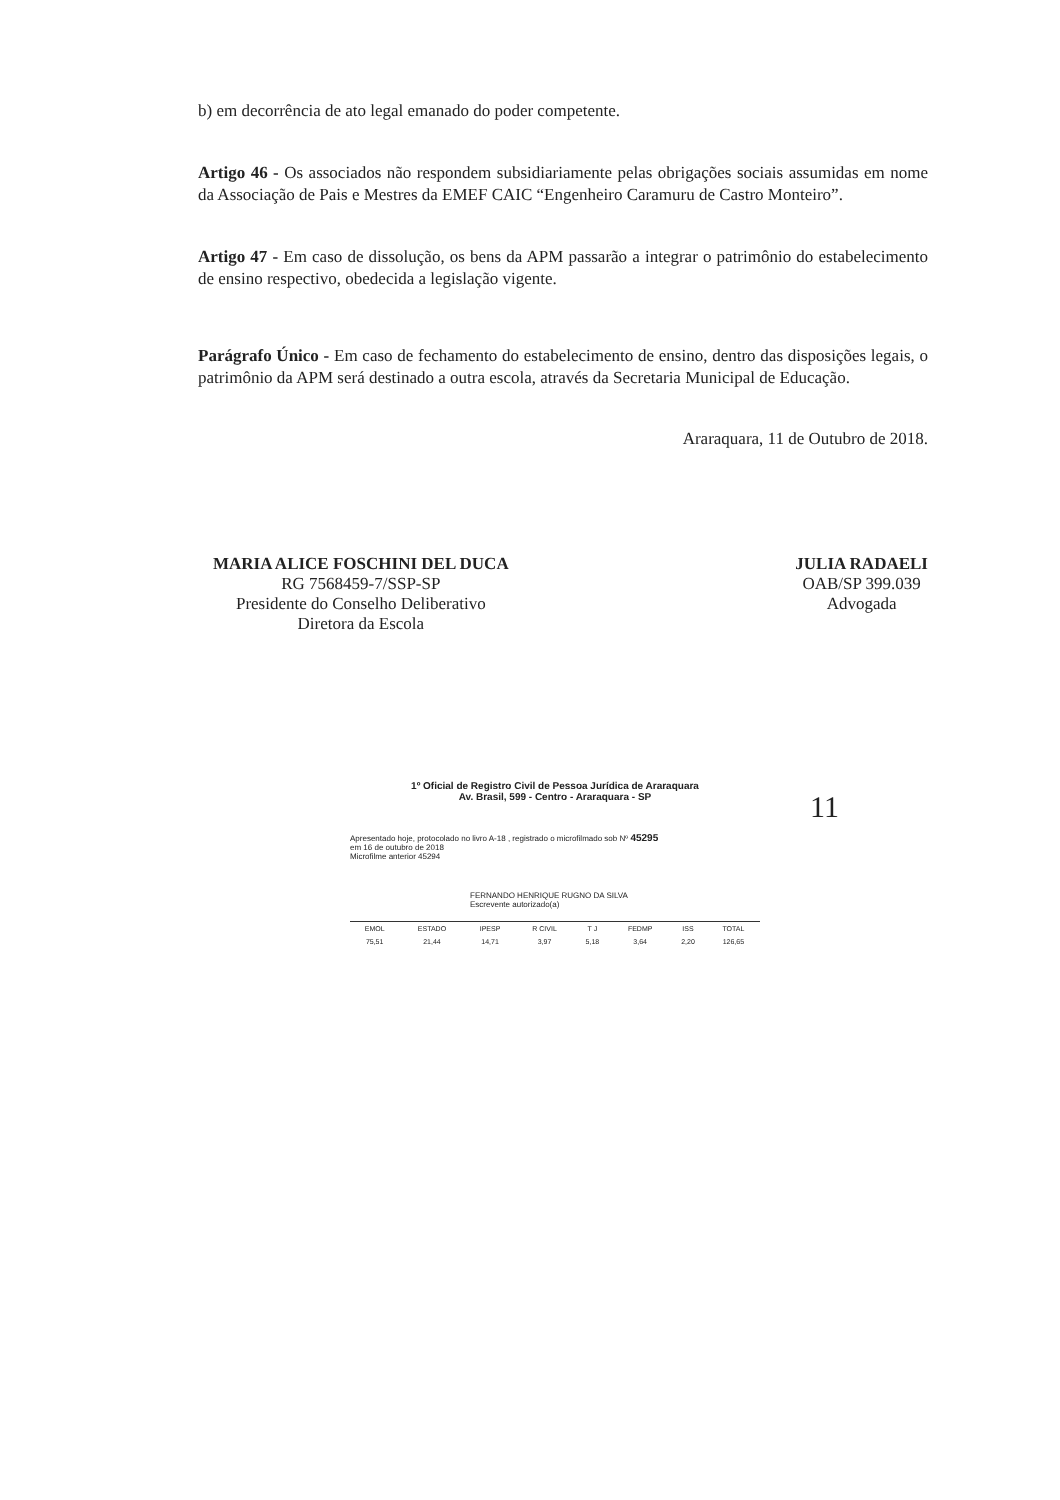b) em decorrência de ato legal emanado do poder competente.
Artigo 46 - Os associados não respondem subsidiariamente pelas obrigações sociais assumidas em nome da Associação de Pais e Mestres da EMEF CAIC “Engenheiro Caramuru de Castro Monteiro”.
Artigo 47 - Em caso de dissolução, os bens da APM passarão a integrar o patrimônio do estabelecimento de ensino respectivo, obedecida a legislação vigente.
Parágrafo Único - Em caso de fechamento do estabelecimento de ensino, dentro das disposições legais, o patrimônio da APM será destinado a outra escola, através da Secretaria Municipal de Educação.
Araraquara, 11 de Outubro de 2018.
MARIA ALICE FOSCHINI DEL DUCA
RG 7568459-7/SSP-SP
Presidente do Conselho Deliberativo
Diretora da Escola
JULIA RADAELI
OAB/SP 399.039
Advogada
1º Oficial de Registro Civil de Pessoa Jurídica de Araraquara
Av. Brasil, 599 - Centro - Araraquara - SP
Apresentado hoje, protocolado no livro A-18 , registrado o microfilmado sob Nº 45295
em 16 de outubro de 2018
Microfilme anterior 45294
FERNANDO HENRIQUE RUGNO DA SILVA
Escrevente autorizado(a)
| EMOL | ESTADO | IPESP | R CIVIL | T J | FEDMP | ISS | TOTAL |
| 75,51 | 21,44 | 14,71 | 3,97 | 5,18 | 3,64 | 2,20 | 126,65 |
11